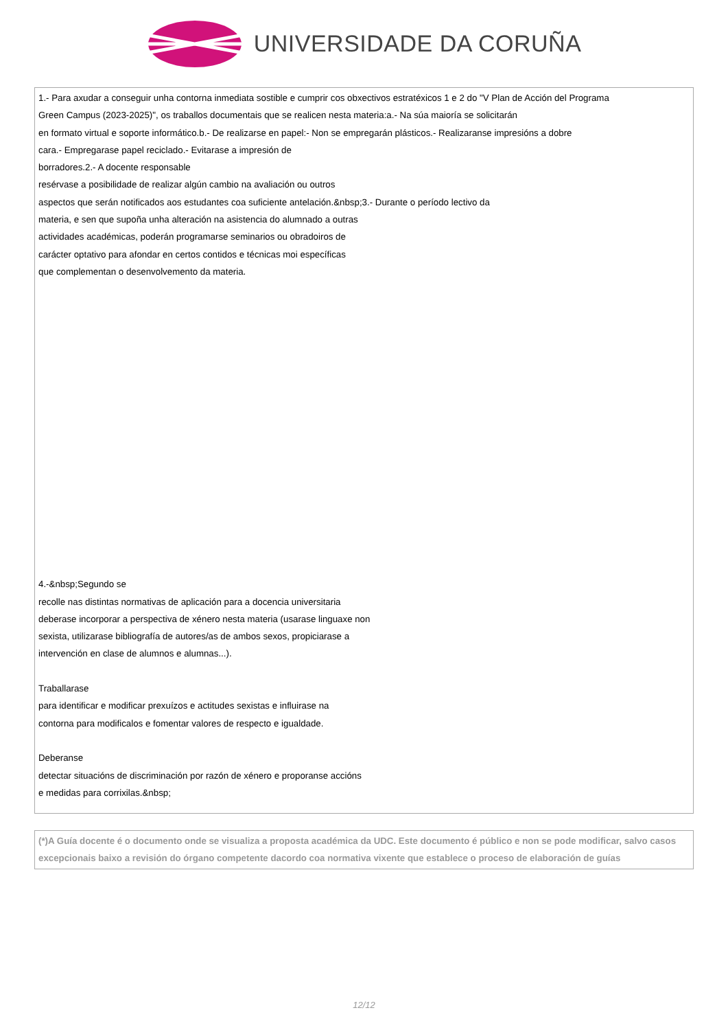UNIVERSIDADE DA CORUÑA
1.- Para axudar a conseguir unha contorna inmediata sostible e cumprir cos obxectivos estratéxicos 1 e 2 do "V Plan de Acción del Programa
Green Campus (2023-2025)", os traballos documentais que se realicen nesta materia:a.- Na súa maioría se solicitarán
en formato virtual e soporte informático.b.- De realizarse en papel:- Non se empregarán plásticos.- Realizaranse impresións a dobre
cara.- Empregarase papel reciclado.- Evitarase a impresión de
borradores.2.- A docente responsable
resérvase a posibilidade de realizar algún cambio na avaliación ou outros
aspectos que serán notificados aos estudantes coa suficiente antelación.&nbsp;3.- Durante o período lectivo da
materia, e sen que supoña unha alteración na asistencia do alumnado a outras
actividades académicas, poderán programarse seminarios ou obradoiros de
carácter optativo para afondar en certos contidos e técnicas moi específicas
que complementan o desenvolvemento da materia.
4.-&nbsp;Segundo se
recolle nas distintas normativas de aplicación para a docencia universitaria
deberase incorporar a perspectiva de xénero nesta materia (usarase linguaxe non
sexista, utilizarase bibliografía de autores/as de ambos sexos, propiciarase a
intervención en clase de alumnos e alumnas...).
Traballarase
para identificar e modificar prexuízos e actitudes sexistas e influirase na
contorna para modificalos e fomentar valores de respecto e igualdade.
Deberanse
detectar situacións de discriminación por razón de xénero e proporanse accións
e medidas para corrixilas.&nbsp;
(*)A Guía docente é o documento onde se visualiza a proposta académica da UDC. Este documento é público e non se pode modificar, salvo casos excepcionais baixo a revisión do órgano competente dacordo coa normativa vixente que establece o proceso de elaboración de guías
12/12